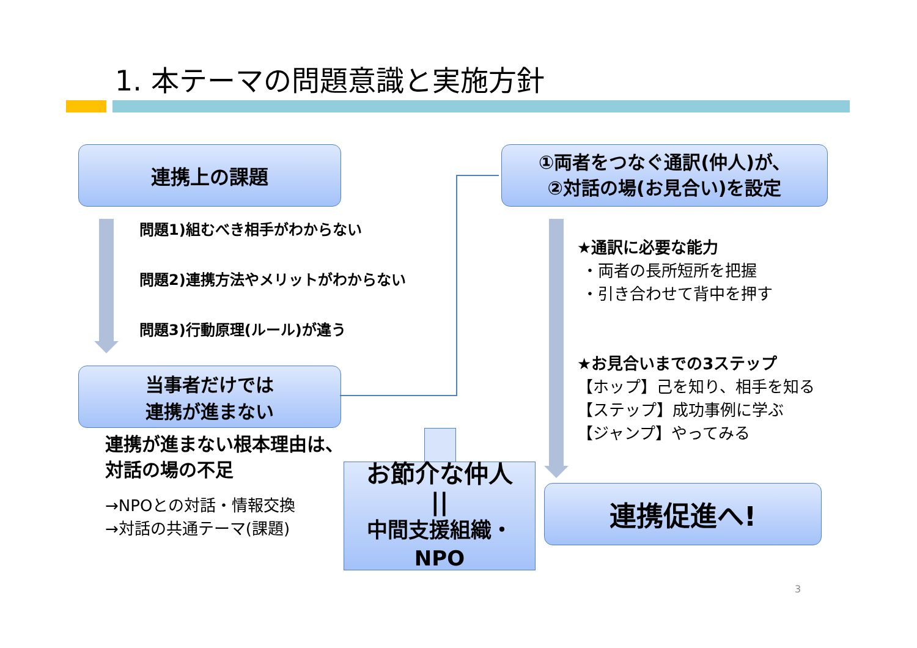1. 本テーマの問題意識と実施方針
連携上の課題
問題1)組むべき相手がわからない
問題2)連携方法やメリットがわからない
問題3)行動原理(ルール)が違う
当事者だけでは
連携が進まない
連携が進まない根本理由は、
対話の場の不足
→NPOとの対話・情報交換
→対話の共通テーマ(課題)
お節介な仲人
||
中間支援組織・NPO
①両者をつなぐ通訳(仲人)が、
②対話の場(お見合い)を設定
★通訳に必要な能力
・両者の長所短所を把握
・引き合わせて背中を押す
★お見合いまでの3ステップ
【ホップ】己を知り、相手を知る
【ステップ】成功事例に学ぶ
【ジャンプ】やってみる
連携促進へ!
3